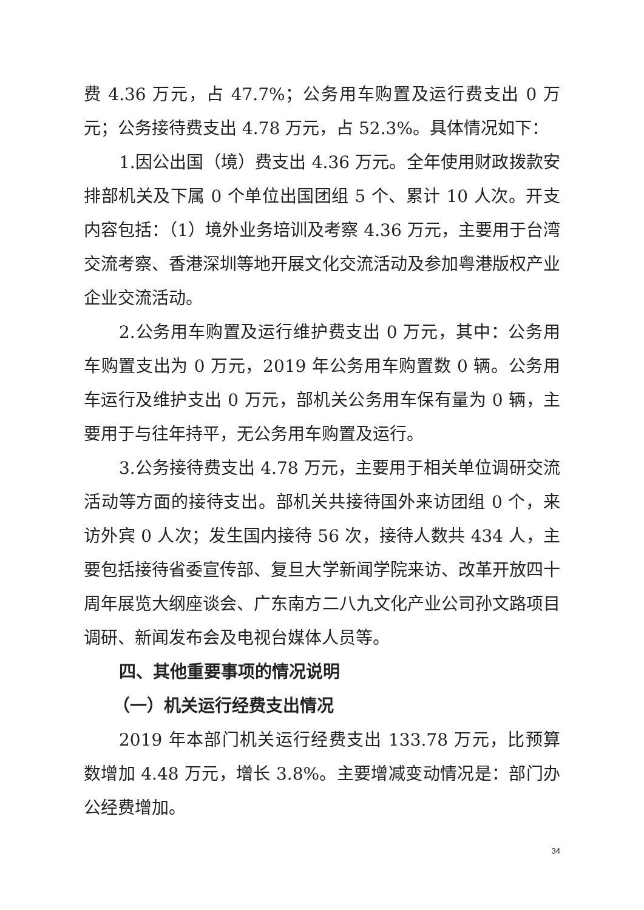费 4.36 万元，占 47.7%；公务用车购置及运行费支出 0 万元；公务接待费支出 4.78 万元，占 52.3%。具体情况如下：
1.因公出国（境）费支出 4.36 万元。全年使用财政拨款安排部机关及下属 0 个单位出国团组 5 个、累计 10 人次。开支内容包括：（1）境外业务培训及考察 4.36 万元，主要用于台湾交流考察、香港深圳等地开展文化交流活动及参加粤港版权产业企业交流活动。
2.公务用车购置及运行维护费支出 0 万元，其中：公务用车购置支出为 0 万元，2019 年公务用车购置数 0 辆。公务用车运行及维护支出 0 万元，部机关公务用车保有量为 0 辆，主要用于与往年持平，无公务用车购置及运行。
3.公务接待费支出 4.78 万元，主要用于相关单位调研交流活动等方面的接待支出。部机关共接待国外来访团组 0 个，来访外宾 0 人次；发生国内接待 56 次，接待人数共 434 人，主要包括接待省委宣传部、复旦大学新闻学院来访、改革开放四十周年展览大纲座谈会、广东南方二八九文化产业公司孙文路项目调研、新闻发布会及电视台媒体人员等。
四、其他重要事项的情况说明
（一）机关运行经费支出情况
2019 年本部门机关运行经费支出 133.78 万元，比预算数增加 4.48 万元，增长 3.8%。主要增减变动情况是：部门办公经费增加。
34